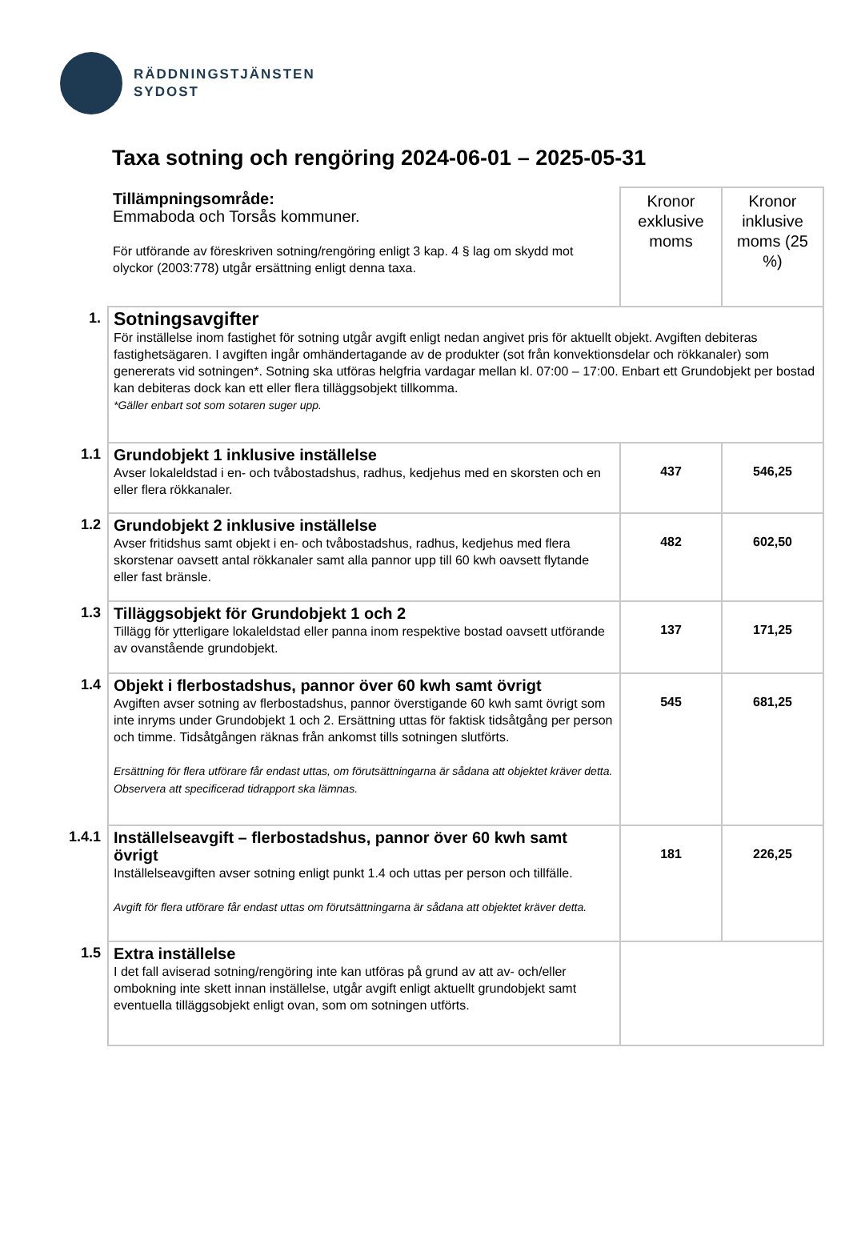RÄDDNINGSTJÄNSTEN
SYDOST
Taxa sotning och rengöring 2024-06-01 – 2025-05-31
| | Tillämpningsområde: Emmaboda och Torsås kommuner. För utförande av föreskriven sotning/rengöring enligt 3 kap. 4 § lag om skydd mot olyckor (2003:778) utgår ersättning enligt denna taxa. | Kronor exklusive moms | Kronor inklusive moms (25 %) |
| 1. | Sotningsavgifter För inställelse inom fastighet för sotning utgår avgift enligt nedan angivet pris för aktuellt objekt. Avgiften debiteras fastighetsägaren. I avgiften ingår omhändertagande av de produkter (sot från konvektionsdelar och rökkanaler) som genererats vid sotningen*. Sotning ska utföras helgfria vardagar mellan kl. 07:00 – 17:00. Enbart ett Grundobjekt per bostad kan debiteras dock kan ett eller flera tilläggsobjekt tillkomma. *Gäller enbart sot som sotaren suger upp. | | |
| 1.1 | Grundobjekt 1 inklusive inställelse Avser lokaleldstad i en- och tvåbostadshus, radhus, kedjehus med en skorsten och en eller flera rökkanaler. | 437 | 546,25 |
| 1.2 | Grundobjekt 2 inklusive inställelse Avser fritidshus samt objekt i en- och tvåbostadshus, radhus, kedjehus med flera skorstenar oavsett antal rökkanaler samt alla pannor upp till 60 kwh oavsett flytande eller fast bränsle. | 482 | 602,50 |
| 1.3 | Tilläggsobjekt för Grundobjekt 1 och 2 Tillägg för ytterligare lokaleldstad eller panna inom respektive bostad oavsett utförande av ovanstående grundobjekt. | 137 | 171,25 |
| 1.4 | Objekt i flerbostadshus, pannor över 60 kwh samt övrigt Avgiften avser sotning av flerbostadshus, pannor överstigande 60 kwh samt övrigt som inte inryms under Grundobjekt 1 och 2. Ersättning uttas för faktisk tidsåtgång per person och timme. Tidsåtgången räknas från ankomst tills sotningen slutförts. Ersättning för flera utförare får endast uttas, om förutsättningarna är sådana att objektet kräver detta. Observera att specificerad tidrapport ska lämnas. | 545 | 681,25 |
| 1.4.1 | Inställelseavgift – flerbostadshus, pannor över 60 kwh samt övrigt Inställelseavgiften avser sotning enligt punkt 1.4 och uttas per person och tillfälle. Avgift för flera utförare får endast uttas om förutsättningarna är sådana att objektet kräver detta. | 181 | 226,25 |
| 1.5 | Extra inställelse I det fall aviserad sotning/rengöring inte kan utföras på grund av att av- och/eller ombokning inte skett innan inställelse, utgår avgift enligt aktuellt grundobjekt samt eventuella tilläggsobjekt enligt ovan, som om sotningen utförts. | | |